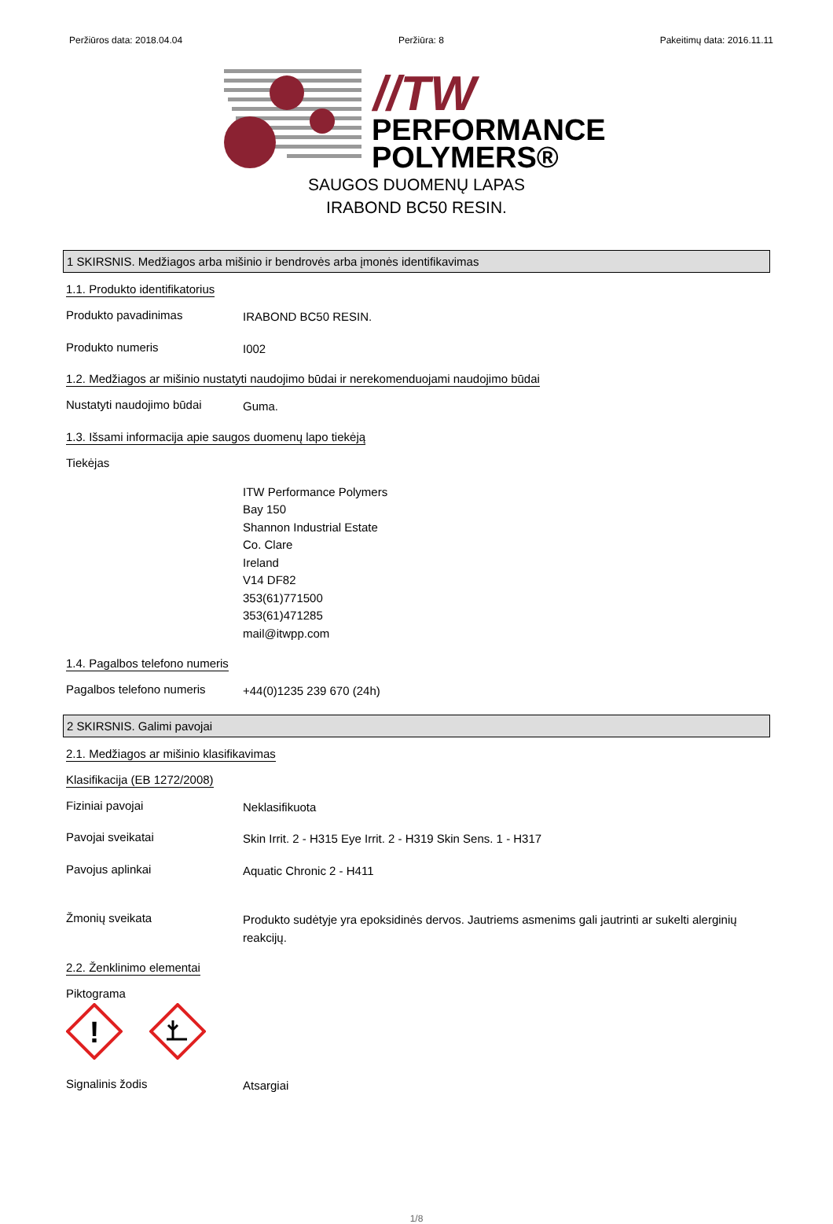Peržiūros data: 2018.04.04 Peržiūra: 8 Pakeitimų data: 2016.11.11
//TW
PERFORMANCE
POLYMERS®
SAUGOS DUOMENŲ LAPAS
IRABOND BC50 RESIN.
1 SKIRSNIS. Medžiagos arba mišinio ir bendrovės arba įmonės identifikavimas
1.1. Produkto identifikatorius
Produkto pavadinimas
IRABOND BC50 RESIN.
Produkto numeris
I002
1.2. Medžiagos ar mišinio nustatyti naudojimo būdai ir nerekomenduojami naudojimo būdai
Nustatyti naudojimo būdai
Guma.
1.3. Išsami informacija apie saugos duomenų lapo tiekėją
Tiekėjas
ITW Performance Polymers
Bay 150
Shannon Industrial Estate
Co. Clare
Ireland
V14 DF82
353(61)771500
353(61)471285
mail@itwpp.com
1.4. Pagalbos telefono numeris
Pagalbos telefono numeris
+44(0)1235 239 670 (24h)
2 SKIRSNIS. Galimi pavojai
2.1. Medžiagos ar mišinio klasifikavimas
Klasifikacija (EB 1272/2008)
Fiziniai pavojai
Neklasifikuota
Pavojai sveikatai
Skin Irrit. 2 - H315 Eye Irrit. 2 - H319 Skin Sens. 1 - H317
Pavojus aplinkai
Aquatic Chronic 2 - H411
Žmonių sveikata
Produkto sudėtyje yra epoksidinės dervos. Jautriems asmenims gali jautrinti ar sukelti alerginių reakcijų.
2.2. Ženklinimo elementai
Piktograma
!
Signalinis žodis
Atsargiai
1/8